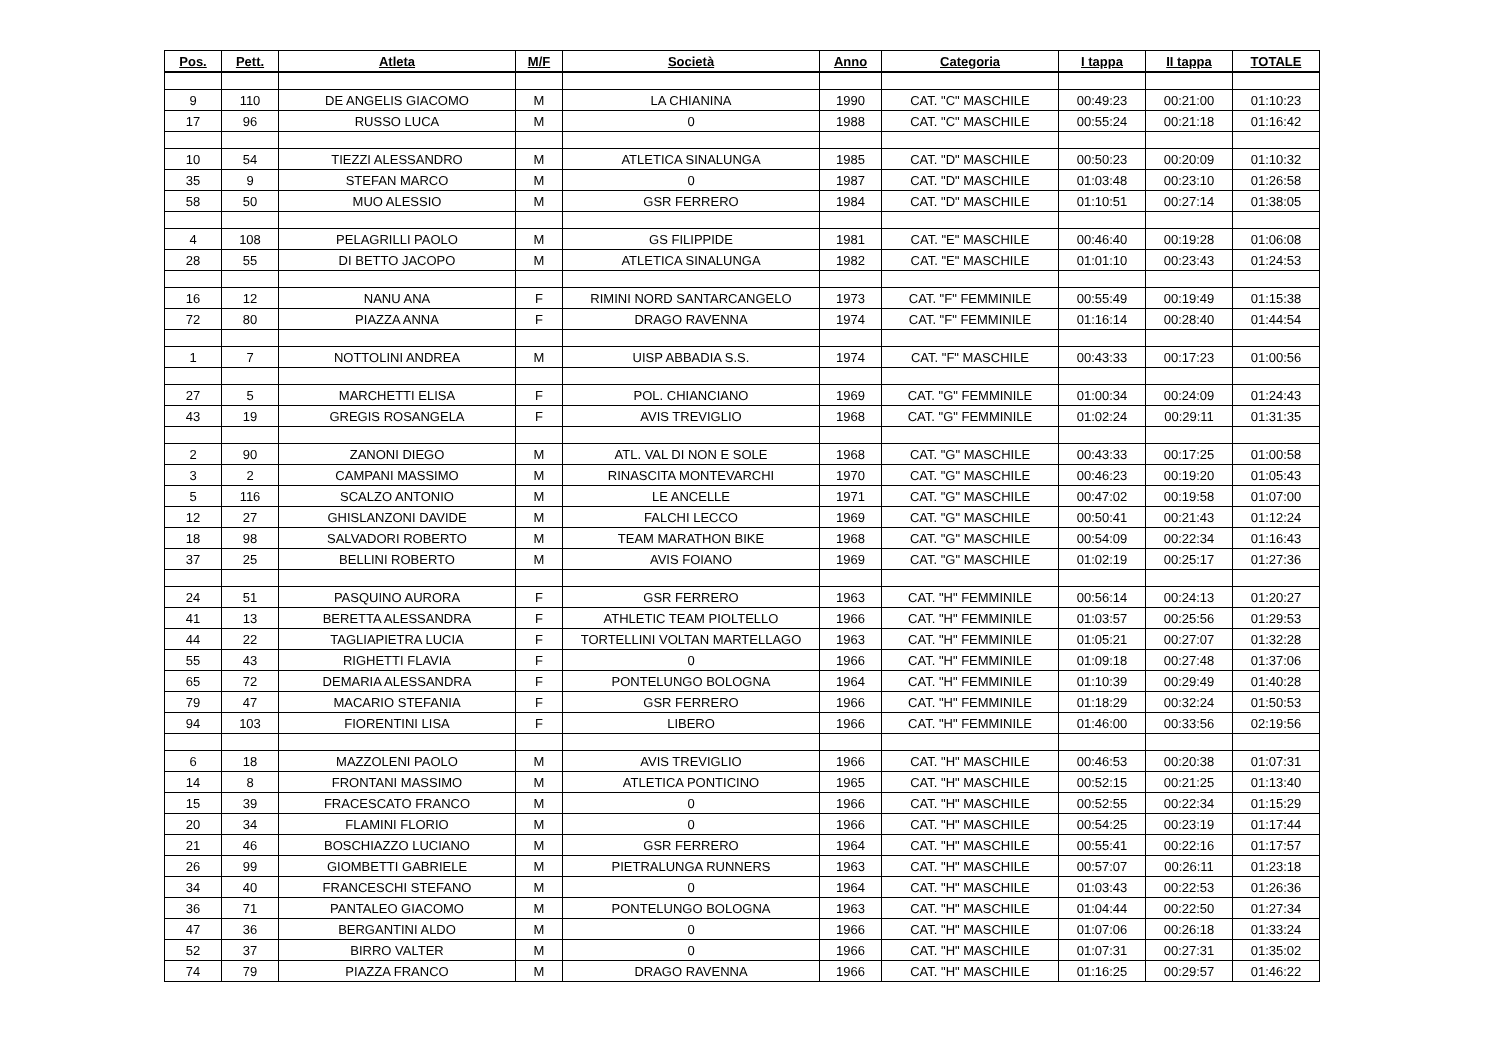| Pos. | Pett. | Atleta | M/F | Società | Anno | Categoria | I tappa | II tappa | TOTALE |
| --- | --- | --- | --- | --- | --- | --- | --- | --- | --- |
| 9 | 110 | DE ANGELIS GIACOMO | M | LA CHIANINA | 1990 | CAT. "C" MASCHILE | 00:49:23 | 00:21:00 | 01:10:23 |
| 17 | 96 | RUSSO LUCA | M | 0 | 1988 | CAT. "C" MASCHILE | 00:55:24 | 00:21:18 | 01:16:42 |
| 10 | 54 | TIEZZI ALESSANDRO | M | ATLETICA SINALUNGA | 1985 | CAT. "D" MASCHILE | 00:50:23 | 00:20:09 | 01:10:32 |
| 35 | 9 | STEFAN MARCO | M | 0 | 1987 | CAT. "D" MASCHILE | 01:03:48 | 00:23:10 | 01:26:58 |
| 58 | 50 | MUO ALESSIO | M | GSR FERRERO | 1984 | CAT. "D" MASCHILE | 01:10:51 | 00:27:14 | 01:38:05 |
| 4 | 108 | PELAGRILLI PAOLO | M | GS FILIPPIDE | 1981 | CAT. "E" MASCHILE | 00:46:40 | 00:19:28 | 01:06:08 |
| 28 | 55 | DI BETTO JACOPO | M | ATLETICA SINALUNGA | 1982 | CAT. "E" MASCHILE | 01:01:10 | 00:23:43 | 01:24:53 |
| 16 | 12 | NANU ANA | F | RIMINI NORD SANTARCANGELO | 1973 | CAT. "F" FEMMINILE | 00:55:49 | 00:19:49 | 01:15:38 |
| 72 | 80 | PIAZZA ANNA | F | DRAGO RAVENNA | 1974 | CAT. "F" FEMMINILE | 01:16:14 | 00:28:40 | 01:44:54 |
| 1 | 7 | NOTTOLINI ANDREA | M | UISP ABBADIA S.S. | 1974 | CAT. "F" MASCHILE | 00:43:33 | 00:17:23 | 01:00:56 |
| 27 | 5 | MARCHETTI ELISA | F | POL. CHIANCIANO | 1969 | CAT. "G" FEMMINILE | 01:00:34 | 00:24:09 | 01:24:43 |
| 43 | 19 | GREGIS ROSANGELA | F | AVIS TREVIGLIO | 1968 | CAT. "G" FEMMINILE | 01:02:24 | 00:29:11 | 01:31:35 |
| 2 | 90 | ZANONI DIEGO | M | ATL. VAL DI NON E SOLE | 1968 | CAT. "G" MASCHILE | 00:43:33 | 00:17:25 | 01:00:58 |
| 3 | 2 | CAMPANI MASSIMO | M | RINASCITA MONTEVARCHI | 1970 | CAT. "G" MASCHILE | 00:46:23 | 00:19:20 | 01:05:43 |
| 5 | 116 | SCALZO ANTONIO | M | LE ANCELLE | 1971 | CAT. "G" MASCHILE | 00:47:02 | 00:19:58 | 01:07:00 |
| 12 | 27 | GHISLANZONI DAVIDE | M | FALCHI LECCO | 1969 | CAT. "G" MASCHILE | 00:50:41 | 00:21:43 | 01:12:24 |
| 18 | 98 | SALVADORI ROBERTO | M | TEAM MARATHON BIKE | 1968 | CAT. "G" MASCHILE | 00:54:09 | 00:22:34 | 01:16:43 |
| 37 | 25 | BELLINI ROBERTO | M | AVIS FOIANO | 1969 | CAT. "G" MASCHILE | 01:02:19 | 00:25:17 | 01:27:36 |
| 24 | 51 | PASQUINO AURORA | F | GSR FERRERO | 1963 | CAT. "H" FEMMINILE | 00:56:14 | 00:24:13 | 01:20:27 |
| 41 | 13 | BERETTA ALESSANDRA | F | ATHLETIC TEAM PIOLTELLO | 1966 | CAT. "H" FEMMINILE | 01:03:57 | 00:25:56 | 01:29:53 |
| 44 | 22 | TAGLIAPIETRA LUCIA | F | TORTELLINI VOLTAN MARTELLAGO | 1963 | CAT. "H" FEMMINILE | 01:05:21 | 00:27:07 | 01:32:28 |
| 55 | 43 | RIGHETTI FLAVIA | F | 0 | 1966 | CAT. "H" FEMMINILE | 01:09:18 | 00:27:48 | 01:37:06 |
| 65 | 72 | DEMARIA ALESSANDRA | F | PONTELUNGO BOLOGNA | 1964 | CAT. "H" FEMMINILE | 01:10:39 | 00:29:49 | 01:40:28 |
| 79 | 47 | MACARIO STEFANIA | F | GSR FERRERO | 1966 | CAT. "H" FEMMINILE | 01:18:29 | 00:32:24 | 01:50:53 |
| 94 | 103 | FIORENTINI LISA | F | LIBERO | 1966 | CAT. "H" FEMMINILE | 01:46:00 | 00:33:56 | 02:19:56 |
| 6 | 18 | MAZZOLENI PAOLO | M | AVIS TREVIGLIO | 1966 | CAT. "H" MASCHILE | 00:46:53 | 00:20:38 | 01:07:31 |
| 14 | 8 | FRONTANI MASSIMO | M | ATLETICA PONTICINO | 1965 | CAT. "H" MASCHILE | 00:52:15 | 00:21:25 | 01:13:40 |
| 15 | 39 | FRACESCATO FRANCO | M | 0 | 1966 | CAT. "H" MASCHILE | 00:52:55 | 00:22:34 | 01:15:29 |
| 20 | 34 | FLAMINI FLORIO | M | 0 | 1966 | CAT. "H" MASCHILE | 00:54:25 | 00:23:19 | 01:17:44 |
| 21 | 46 | BOSCHIAZZO LUCIANO | M | GSR FERRERO | 1964 | CAT. "H" MASCHILE | 00:55:41 | 00:22:16 | 01:17:57 |
| 26 | 99 | GIOMBETTI GABRIELE | M | PIETRALUNGA RUNNERS | 1963 | CAT. "H" MASCHILE | 00:57:07 | 00:26:11 | 01:23:18 |
| 34 | 40 | FRANCESCHI STEFANO | M | 0 | 1964 | CAT. "H" MASCHILE | 01:03:43 | 00:22:53 | 01:26:36 |
| 36 | 71 | PANTALEO GIACOMO | M | PONTELUNGO BOLOGNA | 1963 | CAT. "H" MASCHILE | 01:04:44 | 00:22:50 | 01:27:34 |
| 47 | 36 | BERGANTINI ALDO | M | 0 | 1966 | CAT. "H" MASCHILE | 01:07:06 | 00:26:18 | 01:33:24 |
| 52 | 37 | BIRRO VALTER | M | 0 | 1966 | CAT. "H" MASCHILE | 01:07:31 | 00:27:31 | 01:35:02 |
| 74 | 79 | PIAZZA FRANCO | M | DRAGO RAVENNA | 1966 | CAT. "H" MASCHILE | 01:16:25 | 00:29:57 | 01:46:22 |